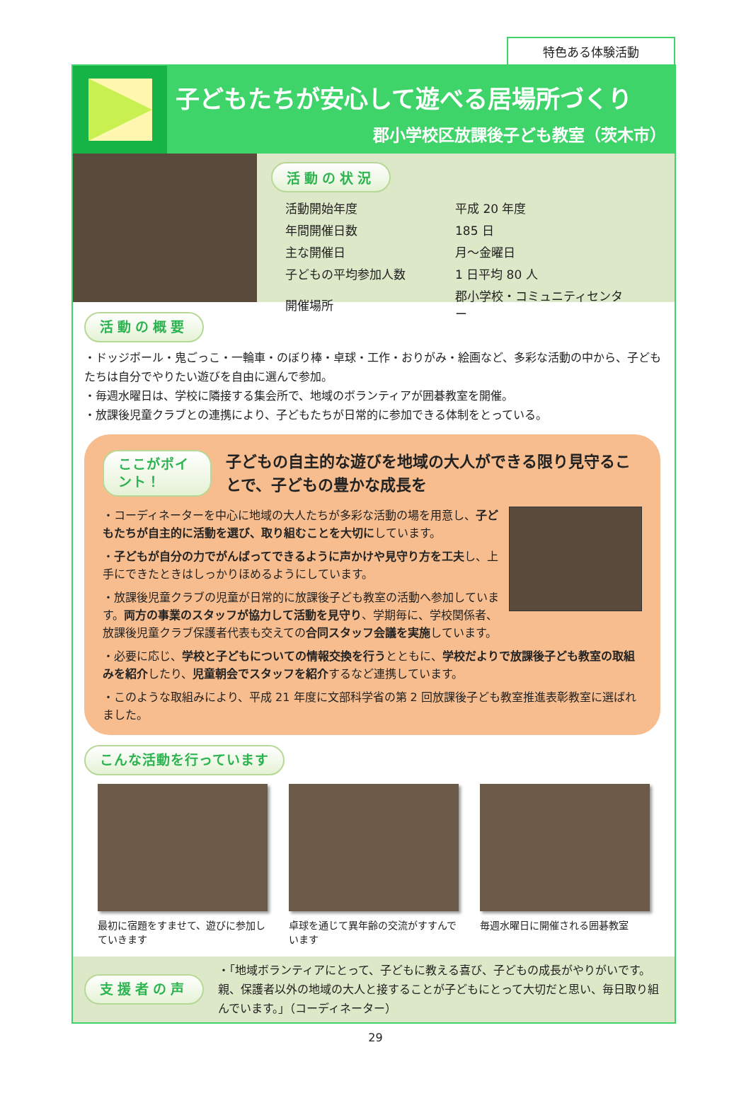特色ある体験活動
子どもたちが安心して遊べる居場所づくり
郡小学校区放課後子ども教室（茨木市）
活動の状況
| 活動開始年度 | 平成 20 年度 |
| 年間開催日数 | 185 日 |
| 主な開催日 | 月～金曜日 |
| 子どもの平均参加人数 | 1 日平均 80 人 |
| 開催場所 | 郡小学校・コミュニティセンター |
活動の概要
・ドッジボール・鬼ごっこ・一輪車・のぼり棒・卓球・工作・おりがみ・絵画など、多彩な活動の中から、子どもたちは自分でやりたい遊びを自由に選んで参加。
・毎週水曜日は、学校に隣接する集会所で、地域のボランティアが囲碁教室を開催。
・放課後児童クラブとの連携により、子どもたちが日常的に参加できる体制をとっている。
ここがポイント！
子どもの自主的な遊びを地域の大人ができる限り見守ることで、子どもの豊かな成長を
・コーディネーターを中心に地域の大人たちが多彩な活動の場を用意し、子どもたちが自主的に活動を選び、取り組むことを大切にしています。
・子どもが自分の力でがんばってできるように声かけや見守り方を工夫し、上手にできたときはしっかりほめるようにしています。
・放課後児童クラブの児童が日常的に放課後子ども教室の活動へ参加しています。両方の事業のスタッフが協力して活動を見守り、学期毎に、学校関係者、放課後児童クラブ保護者代表も交えての合同スタッフ会議を実施しています。
・必要に応じ、学校と子どもについての情報交換を行うとともに、学校だよりで放課後子ども教室の取組みを紹介したり、児童朝会でスタッフを紹介するなど連携しています。
・このような取組みにより、平成 21 年度に文部科学省の第 2 回放課後子ども教室推進表彰教室に選ばれました。
こんな活動を行っています
最初に宿題をすませて、遊びに参加していきます
卓球を通じて異年齢の交流がすすんでいます
毎週水曜日に開催される囲碁教室
支援者の声
・「地域ボランティアにとって、子どもに教える喜び、子どもの成長がやりがいです。親、保護者以外の地域の大人と接することが子どもにとって大切だと思い、毎日取り組んでいます。」（コーディネーター）
29